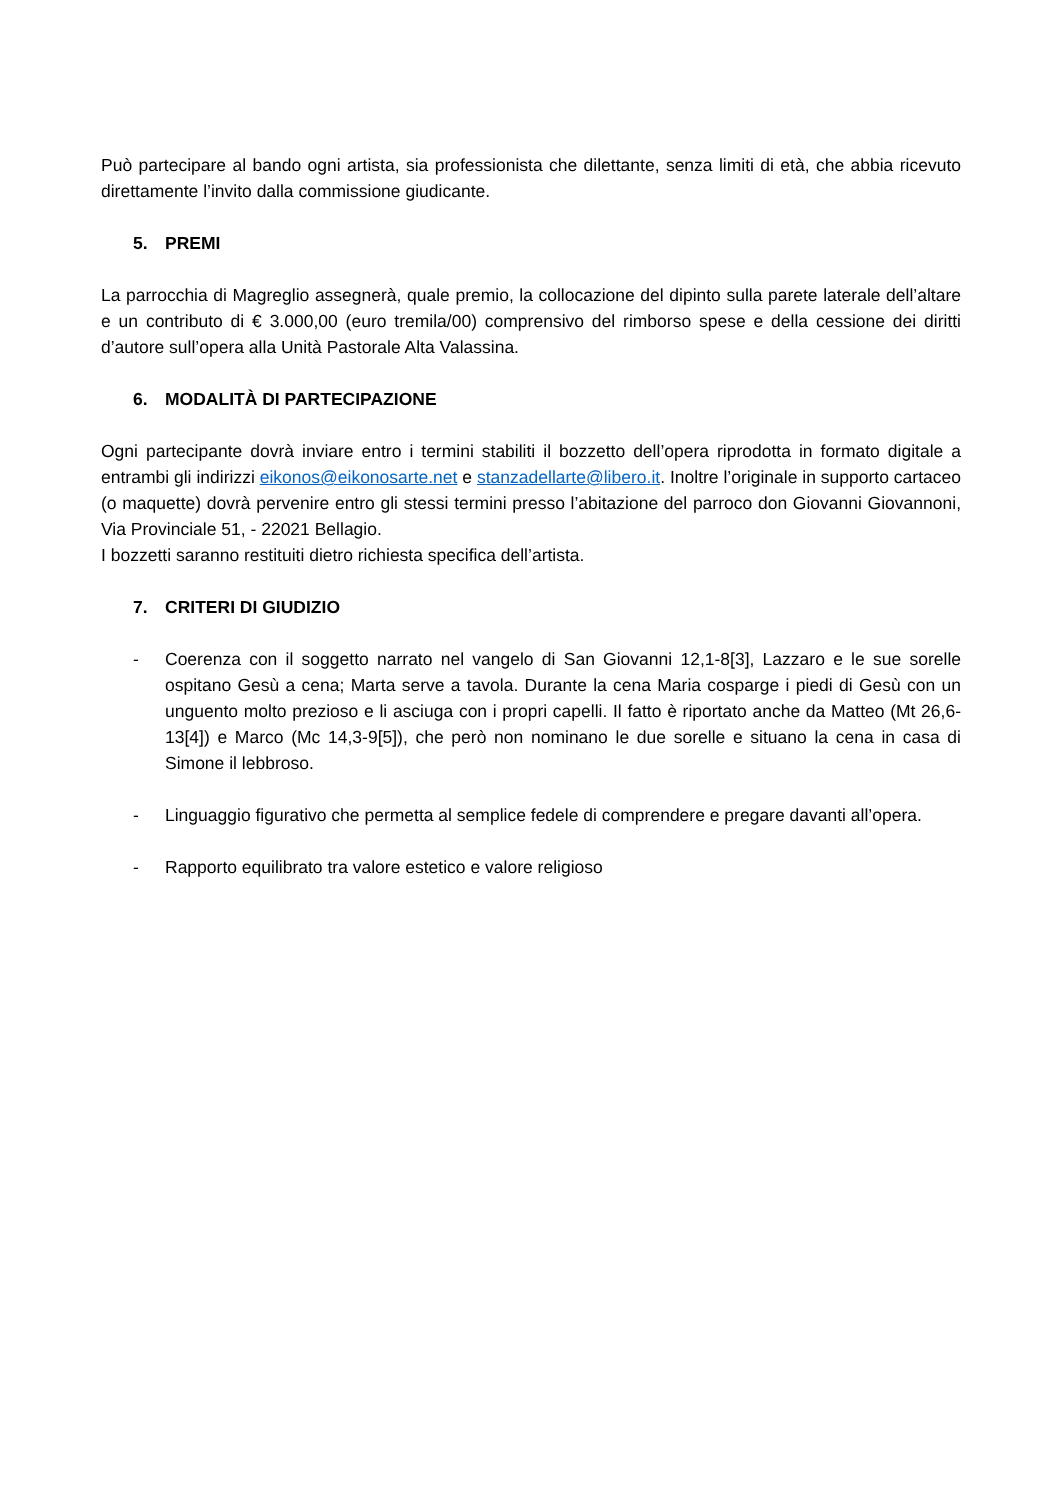Può partecipare al bando ogni artista, sia professionista che dilettante, senza limiti di età, che abbia ricevuto direttamente l’invito dalla commissione giudicante.
5. PREMI
La parrocchia di Magreglio assegnerà, quale premio, la collocazione del dipinto sulla parete laterale dell’altare e un contributo di € 3.000,00 (euro tremila/00) comprensivo del rimborso spese e della cessione dei diritti d’autore sull’opera alla Unità Pastorale Alta Valassina.
6. MODALITÀ DI PARTECIPAZIONE
Ogni partecipante dovrà inviare entro i termini stabiliti il bozzetto dell’opera riprodotta in formato digitale a entrambi gli indirizzi eikonos@eikonosarte.net e stanzadellarte@libero.it. Inoltre l’originale in supporto cartaceo (o maquette) dovrà pervenire entro gli stessi termini presso l’abitazione del parroco don Giovanni Giovannoni, Via Provinciale 51, - 22021 Bellagio.
I bozzetti saranno restituiti dietro richiesta specifica dell’artista.
7. CRITERI DI GIUDIZIO
- Coerenza con il soggetto narrato nel vangelo di San Giovanni 12,1-8[3], Lazzaro e le sue sorelle ospitano Gesù a cena; Marta serve a tavola. Durante la cena Maria cosparge i piedi di Gesù con un unguento molto prezioso e li asciuga con i propri capelli. Il fatto è riportato anche da Matteo (Mt 26,6-13[4]) e Marco (Mc 14,3-9[5]), che però non nominano le due sorelle e situano la cena in casa di Simone il lebbroso.
- Linguaggio figurativo che permetta al semplice fedele di comprendere e pregare davanti all’opera.
- Rapporto equilibrato tra valore estetico e valore religioso